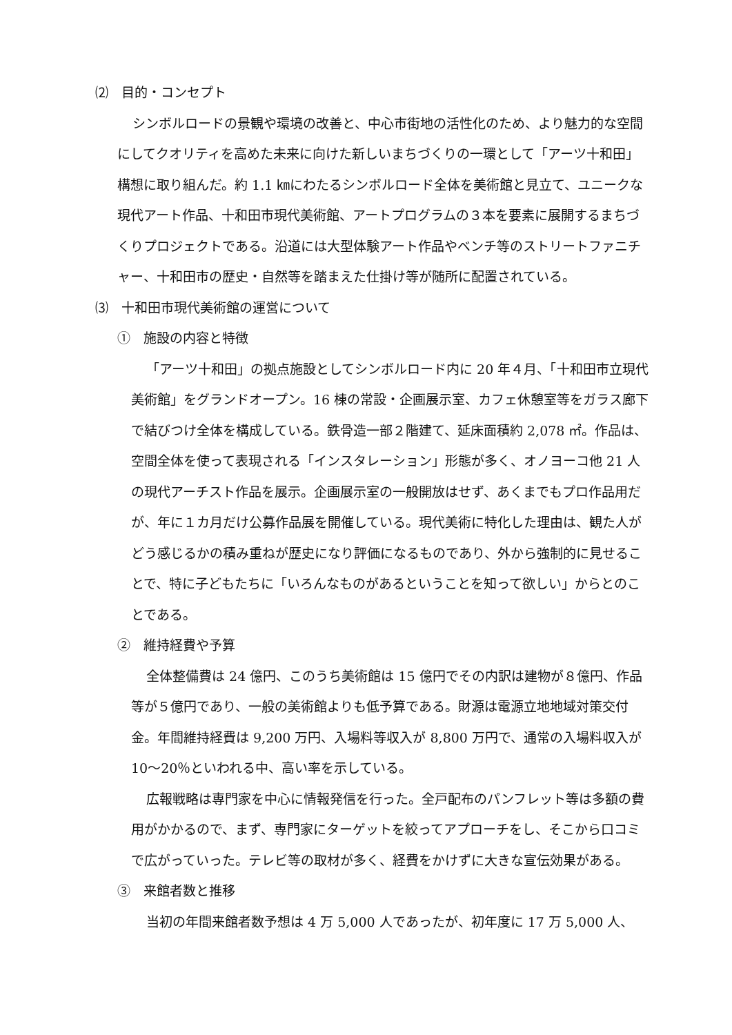⑵　目的・コンセプト
シンボルロードの景観や環境の改善と、中心市街地の活性化のため、より魅力的な空間にしてクオリティを高めた未来に向けた新しいまちづくりの一環として「アーツ十和田」構想に取り組んだ。約 1.1 ㎞にわたるシンボルロード全体を美術館と見立て、ユニークな現代アート作品、十和田市現代美術館、アートプログラムの３本を要素に展開するまちづくりプロジェクトである。沿道には大型体験アート作品やベンチ等のストリートファニチャー、十和田市の歴史・自然等を踏まえた仕掛け等が随所に配置されている。
⑶　十和田市現代美術館の運営について
①　施設の内容と特徴
「アーツ十和田」の拠点施設としてシンボルロード内に 20 年４月、「十和田市立現代美術館」をグランドオープン。16 棟の常設・企画展示室、カフェ休憩室等をガラス廊下で結びつけ全体を構成している。鉄骨造一部２階建て、延床面積約 2,078 ㎡。作品は、空間全体を使って表現される「インスタレーション」形態が多く、オノヨーコ他 21 人の現代アーチスト作品を展示。企画展示室の一般開放はせず、あくまでもプロ作品用だが、年に１カ月だけ公募作品展を開催している。現代美術に特化した理由は、観た人がどう感じるかの積み重ねが歴史になり評価になるものであり、外から強制的に見せることで、特に子どもたちに「いろんなものがあるということを知って欲しい」からとのことである。
②　維持経費や予算
全体整備費は 24 億円、このうち美術館は 15 億円でその内訳は建物が８億円、作品等が５億円であり、一般の美術館よりも低予算である。財源は電源立地地域対策交付金。年間維持経費は 9,200 万円、入場料等収入が 8,800 万円で、通常の入場料収入が 10～20％といわれる中、高い率を示している。
広報戦略は専門家を中心に情報発信を行った。全戸配布のパンフレット等は多額の費用がかかるので、まず、専門家にターゲットを絞ってアプローチをし、そこから口コミで広がっていった。テレビ等の取材が多く、経費をかけずに大きな宣伝効果がある。
③　来館者数と推移
当初の年間来館者数予想は 4 万 5,000 人であったが、初年度に 17 万 5,000 人、